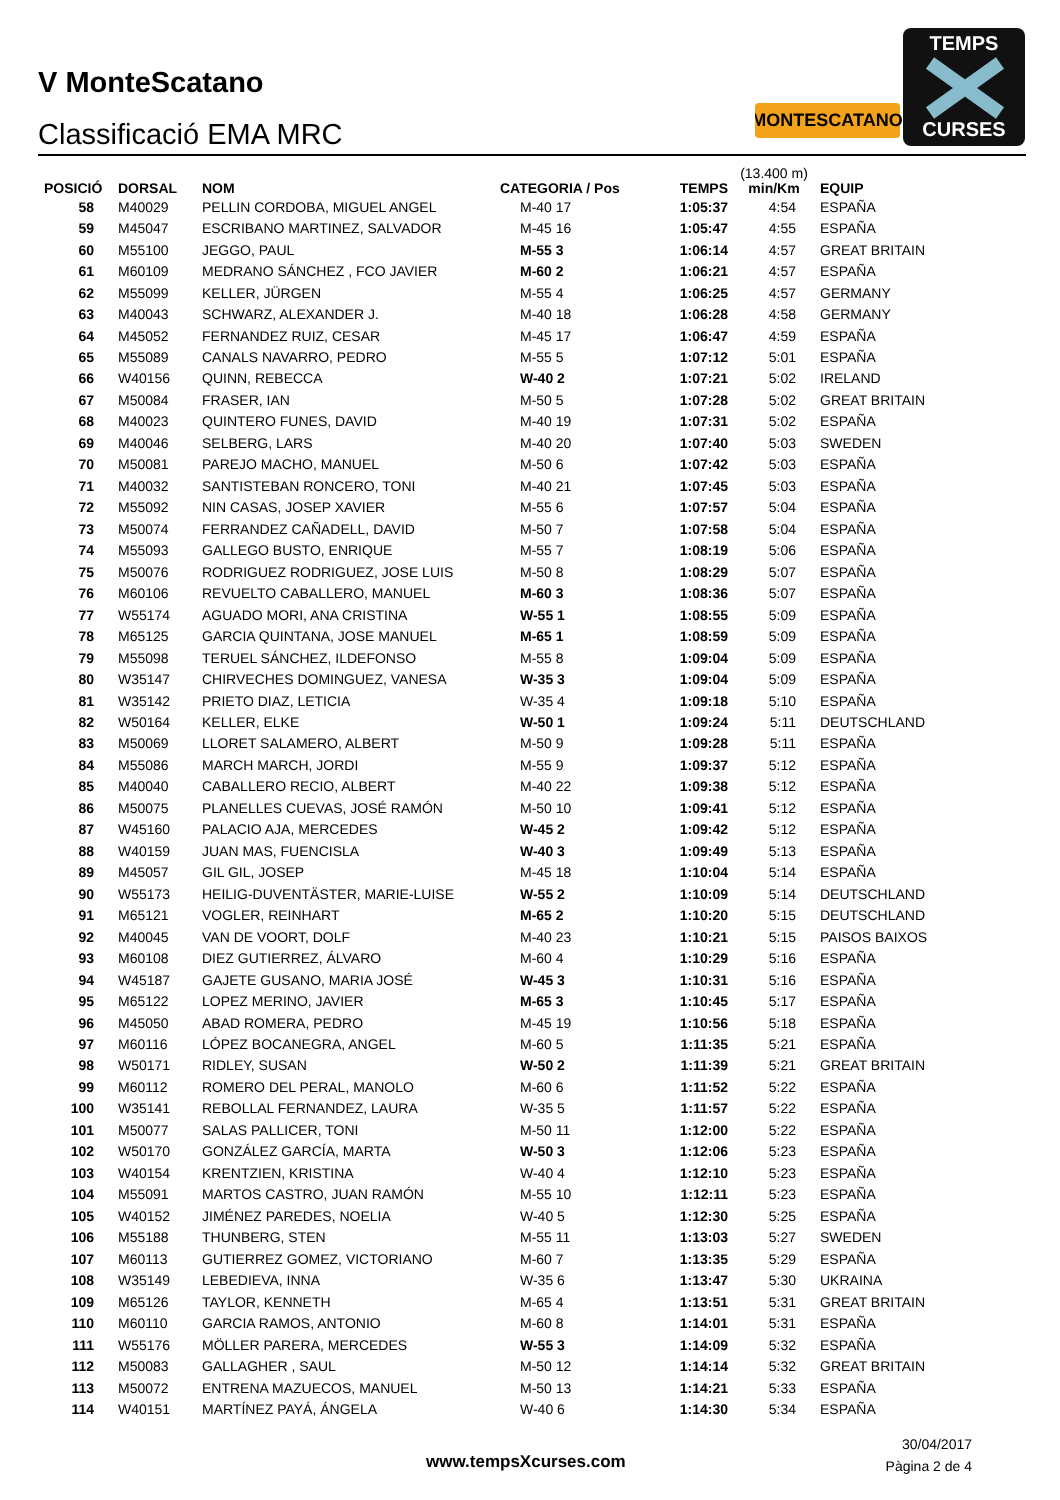V MonteScatano
Classificació EMA MRC
MONTESCATANO
TEMPS
CURSES
| POSICIÓ | DORSAL | NOM | CATEGORIA / Pos | TEMPS | (13.400 m) min/Km | EQUIP |
| --- | --- | --- | --- | --- | --- | --- |
| 58 | M40029 | PELLIN CORDOBA, MIGUEL ANGEL | M-40 17 | 1:05:37 | 4:54 | ESPAÑA |
| 59 | M45047 | ESCRIBANO MARTINEZ, SALVADOR | M-45 16 | 1:05:47 | 4:55 | ESPAÑA |
| 60 | M55100 | JEGGO, PAUL | M-55 3 | 1:06:14 | 4:57 | GREAT BRITAIN |
| 61 | M60109 | MEDRANO SÁNCHEZ , FCO JAVIER | M-60 2 | 1:06:21 | 4:57 | ESPAÑA |
| 62 | M55099 | KELLER, JÜRGEN | M-55 4 | 1:06:25 | 4:57 | GERMANY |
| 63 | M40043 | SCHWARZ, ALEXANDER J. | M-40 18 | 1:06:28 | 4:58 | GERMANY |
| 64 | M45052 | FERNANDEZ RUIZ, CESAR | M-45 17 | 1:06:47 | 4:59 | ESPAÑA |
| 65 | M55089 | CANALS NAVARRO, PEDRO | M-55 5 | 1:07:12 | 5:01 | ESPAÑA |
| 66 | W40156 | QUINN, REBECCA | W-40 2 | 1:07:21 | 5:02 | IRELAND |
| 67 | M50084 | FRASER, IAN | M-50 5 | 1:07:28 | 5:02 | GREAT BRITAIN |
| 68 | M40023 | QUINTERO FUNES, DAVID | M-40 19 | 1:07:31 | 5:02 | ESPAÑA |
| 69 | M40046 | SELBERG, LARS | M-40 20 | 1:07:40 | 5:03 | SWEDEN |
| 70 | M50081 | PAREJO MACHO, MANUEL | M-50 6 | 1:07:42 | 5:03 | ESPAÑA |
| 71 | M40032 | SANTISTEBAN RONCERO, TONI | M-40 21 | 1:07:45 | 5:03 | ESPAÑA |
| 72 | M55092 | NIN CASAS, JOSEP XAVIER | M-55 6 | 1:07:57 | 5:04 | ESPAÑA |
| 73 | M50074 | FERRANDEZ CAÑADELL, DAVID | M-50 7 | 1:07:58 | 5:04 | ESPAÑA |
| 74 | M55093 | GALLEGO BUSTO, ENRIQUE | M-55 7 | 1:08:19 | 5:06 | ESPAÑA |
| 75 | M50076 | RODRIGUEZ RODRIGUEZ, JOSE LUIS | M-50 8 | 1:08:29 | 5:07 | ESPAÑA |
| 76 | M60106 | REVUELTO CABALLERO, MANUEL | M-60 3 | 1:08:36 | 5:07 | ESPAÑA |
| 77 | W55174 | AGUADO MORI, ANA CRISTINA | W-55 1 | 1:08:55 | 5:09 | ESPAÑA |
| 78 | M65125 | GARCIA QUINTANA, JOSE MANUEL | M-65 1 | 1:08:59 | 5:09 | ESPAÑA |
| 79 | M55098 | TERUEL SÁNCHEZ, ILDEFONSO | M-55 8 | 1:09:04 | 5:09 | ESPAÑA |
| 80 | W35147 | CHIRVECHES DOMINGUEZ, VANESA | W-35 3 | 1:09:04 | 5:09 | ESPAÑA |
| 81 | W35142 | PRIETO DIAZ, LETICIA | W-35 4 | 1:09:18 | 5:10 | ESPAÑA |
| 82 | W50164 | KELLER, ELKE | W-50 1 | 1:09:24 | 5:11 | DEUTSCHLAND |
| 83 | M50069 | LLORET SALAMERO, ALBERT | M-50 9 | 1:09:28 | 5:11 | ESPAÑA |
| 84 | M55086 | MARCH MARCH, JORDI | M-55 9 | 1:09:37 | 5:12 | ESPAÑA |
| 85 | M40040 | CABALLERO RECIO, ALBERT | M-40 22 | 1:09:38 | 5:12 | ESPAÑA |
| 86 | M50075 | PLANELLES CUEVAS, JOSÉ RAMÓN | M-50 10 | 1:09:41 | 5:12 | ESPAÑA |
| 87 | W45160 | PALACIO AJA, MERCEDES | W-45 2 | 1:09:42 | 5:12 | ESPAÑA |
| 88 | W40159 | JUAN MAS, FUENCISLA | W-40 3 | 1:09:49 | 5:13 | ESPAÑA |
| 89 | M45057 | GIL GIL, JOSEP | M-45 18 | 1:10:04 | 5:14 | ESPAÑA |
| 90 | W55173 | HEILIG-DUVENTÄSTER, MARIE-LUISE | W-55 2 | 1:10:09 | 5:14 | DEUTSCHLAND |
| 91 | M65121 | VOGLER, REINHART | M-65 2 | 1:10:20 | 5:15 | DEUTSCHLAND |
| 92 | M40045 | VAN DE VOORT, DOLF | M-40 23 | 1:10:21 | 5:15 | PAISOS BAIXOS |
| 93 | M60108 | DIEZ GUTIERREZ, ÁLVARO | M-60 4 | 1:10:29 | 5:16 | ESPAÑA |
| 94 | W45187 | GAJETE GUSANO, MARIA JOSÉ | W-45 3 | 1:10:31 | 5:16 | ESPAÑA |
| 95 | M65122 | LOPEZ MERINO, JAVIER | M-65 3 | 1:10:45 | 5:17 | ESPAÑA |
| 96 | M45050 | ABAD ROMERA, PEDRO | M-45 19 | 1:10:56 | 5:18 | ESPAÑA |
| 97 | M60116 | LÓPEZ BOCANEGRA, ANGEL | M-60 5 | 1:11:35 | 5:21 | ESPAÑA |
| 98 | W50171 | RIDLEY, SUSAN | W-50 2 | 1:11:39 | 5:21 | GREAT BRITAIN |
| 99 | M60112 | ROMERO DEL PERAL, MANOLO | M-60 6 | 1:11:52 | 5:22 | ESPAÑA |
| 100 | W35141 | REBOLLAL FERNANDEZ, LAURA | W-35 5 | 1:11:57 | 5:22 | ESPAÑA |
| 101 | M50077 | SALAS PALLICER, TONI | M-50 11 | 1:12:00 | 5:22 | ESPAÑA |
| 102 | W50170 | GONZÁLEZ GARCÍA, MARTA | W-50 3 | 1:12:06 | 5:23 | ESPAÑA |
| 103 | W40154 | KRENTZIEN, KRISTINA | W-40 4 | 1:12:10 | 5:23 | ESPAÑA |
| 104 | M55091 | MARTOS CASTRO, JUAN RAMÓN | M-55 10 | 1:12:11 | 5:23 | ESPAÑA |
| 105 | W40152 | JIMÉNEZ PAREDES, NOELIA | W-40 5 | 1:12:30 | 5:25 | ESPAÑA |
| 106 | M55188 | THUNBERG, STEN | M-55 11 | 1:13:03 | 5:27 | SWEDEN |
| 107 | M60113 | GUTIERREZ GOMEZ, VICTORIANO | M-60 7 | 1:13:35 | 5:29 | ESPAÑA |
| 108 | W35149 | LEBEDIEVA, INNA | W-35 6 | 1:13:47 | 5:30 | UKRAINA |
| 109 | M65126 | TAYLOR, KENNETH | M-65 4 | 1:13:51 | 5:31 | GREAT BRITAIN |
| 110 | M60110 | GARCIA RAMOS, ANTONIO | M-60 8 | 1:14:01 | 5:31 | ESPAÑA |
| 111 | W55176 | MÖLLER PARERA, MERCEDES | W-55 3 | 1:14:09 | 5:32 | ESPAÑA |
| 112 | M50083 | GALLAGHER , SAUL | M-50 12 | 1:14:14 | 5:32 | GREAT BRITAIN |
| 113 | M50072 | ENTRENA MAZUECOS, MANUEL | M-50 13 | 1:14:21 | 5:33 | ESPAÑA |
| 114 | W40151 | MARTÍNEZ PAYÁ, ÁNGELA | W-40 6 | 1:14:30 | 5:34 | ESPAÑA |
www.tempsXcurses.com
30/04/2017
Pàgina 2 de 4